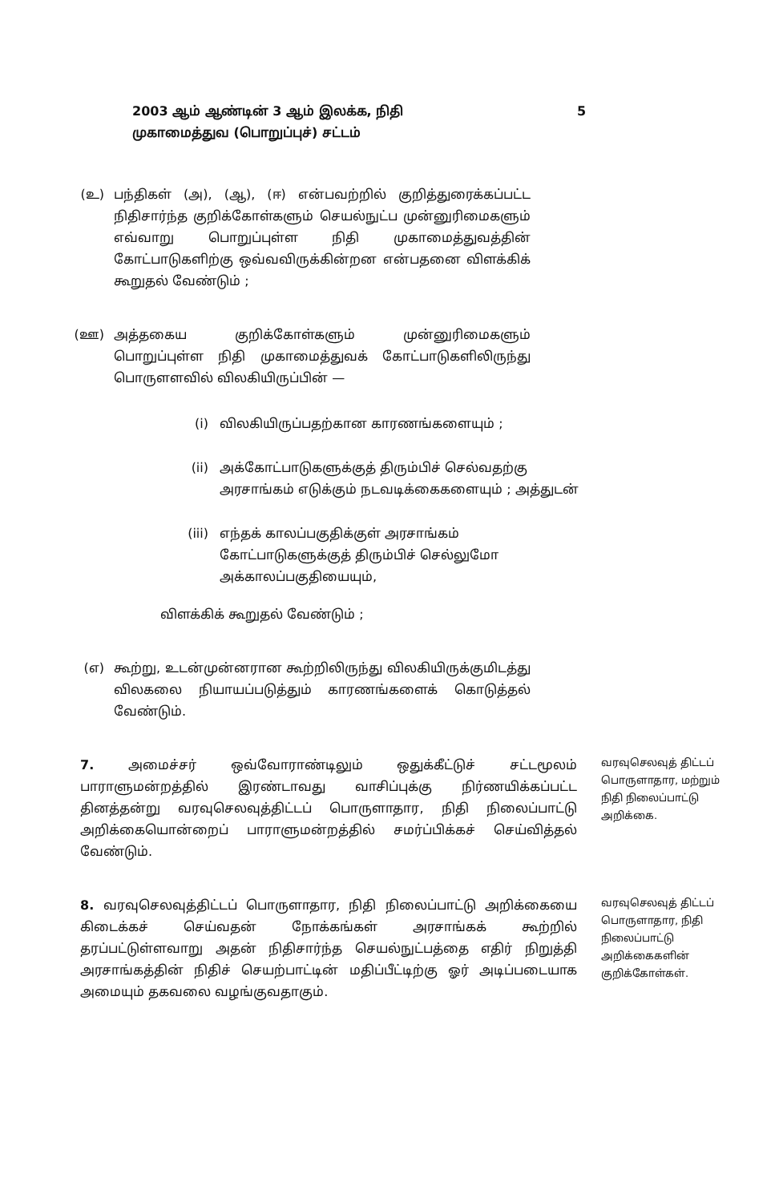2003 ஆம் ஆண்டின் 3 ஆம் இலக்க, நிதி
முகாமைத்துவ (பொறுப்புச்) சட்டம்
5
(உ) பந்திகள் (அ), (ஆ), (ஈ) என்பவற்றில் குறித்துரைக்கப்பட்ட நிதிசார்ந்த குறிக்கோள்களும் செயல்நுட்ப முன்னுரிமைகளும் எவ்வாறு பொறுப்புள்ள நிதி முகாமைத்துவத்தின் கோட்பாடுகளிற்கு ஒவ்வவிருக்கின்றன என்பதனை விளக்கிக் கூறுதல் வேண்டும் ;
(ஊ) அத்தகைய குறிக்கோள்களும் முன்னுரிமைகளும் பொறுப்புள்ள நிதி முகாமைத்துவக் கோட்பாடுகளிலிருந்து பொருளளவில் விலகியிருப்பின் —
(i) விலகியிருப்பதற்கான காரணங்களையும் ;
(ii) அக்கோட்பாடுகளுக்குத் திரும்பிச் செல்வதற்கு அரசாங்கம் எடுக்கும் நடவடிக்கைகளையும் ; அத்துடன்
(iii) எந்தக் காலப்பகுதிக்குள் அரசாங்கம் கோட்பாடுகளுக்குத் திரும்பிச் செல்லுமோ அக்காலப்பகுதியையும்,
விளக்கிக் கூறுதல் வேண்டும் ;
(எ) கூற்று, உடன்முன்னரான கூற்றிலிருந்து விலகியிருக்குமிடத்து விலகலை நியாயப்படுத்தும் காரணங்களைக் கொடுத்தல் வேண்டும்.
7. அமைச்சர் ஒவ்வோராண்டிலும் ஒதுக்கீட்டுச் சட்டமூலம் பாராளுமன்றத்தில் இரண்டாவது வாசிப்புக்கு நிர்ணயிக்கப்பட்ட தினத்தன்று வரவுசெலவுத்திட்டப் பொருளாதார, நிதி நிலைப்பாட்டு அறிக்கையொன்றைப் பாராளுமன்றத்தில் சமர்ப்பிக்கச் செய்வித்தல் வேண்டும்.
வரவுசெலவுத் திட்டப் பொருளாதார, மற்றும் நிதி நிலைப்பாட்டு அறிக்கை.
8. வரவுசெலவுத்திட்டப் பொருளாதார, நிதி நிலைப்பாட்டு அறிக்கையை கிடைக்கச் செய்வதன் நோக்கங்கள் அரசாங்கக் கூற்றில் தரப்பட்டுள்ளவாறு அதன் நிதிசார்ந்த செயல்நுட்பத்தை எதிர் நிறுத்தி அரசாங்கத்தின் நிதிச் செயற்பாட்டின் மதிப்பீட்டிற்கு ஓர் அடிப்படையாக அமையும் தகவலை வழங்குவதாகும்.
வரவுசெலவுத் திட்டப் பொருளாதார, நிதி நிலைப்பாட்டு அறிக்கைகளின் குறிக்கோள்கள்.